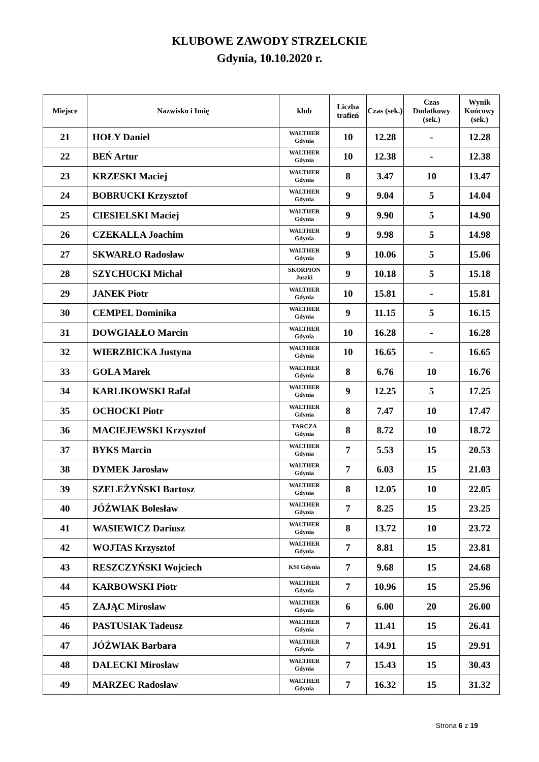KLUBOWE ZAWODY STRZELCKIE
Gdynia, 10.10.2020 r.
| Miejsce | Nazwisko i Imię | klub | Liczba trafień | Czas (sek.) | Czas Dodatkowy (sek.) | Wynik Końcowy (sek.) |
| --- | --- | --- | --- | --- | --- | --- |
| 21 | HOŁY Daniel | WALTHER Gdynia | 10 | 12.28 | - | 12.28 |
| 22 | BEŃ Artur | WALTHER Gdynia | 10 | 12.38 | - | 12.38 |
| 23 | KRZESKI Maciej | WALTHER Gdynia | 8 | 3.47 | 10 | 13.47 |
| 24 | BOBRUCKI Krzysztof | WALTHER Gdynia | 9 | 9.04 | 5 | 14.04 |
| 25 | CIESIELSKI Maciej | WALTHER Gdynia | 9 | 9.90 | 5 | 14.90 |
| 26 | CZEKALLA Joachim | WALTHER Gdynia | 9 | 9.98 | 5 | 14.98 |
| 27 | SKWARŁO Radosław | WALTHER Gdynia | 9 | 10.06 | 5 | 15.06 |
| 28 | SZYCHUCKI Michał | SKORPION Juszki | 9 | 10.18 | 5 | 15.18 |
| 29 | JANEK Piotr | WALTHER Gdynia | 10 | 15.81 | - | 15.81 |
| 30 | CEMPEL Dominika | WALTHER Gdynia | 9 | 11.15 | 5 | 16.15 |
| 31 | DOWGIAŁŁO Marcin | WALTHER Gdynia | 10 | 16.28 | - | 16.28 |
| 32 | WIERZBICKA Justyna | WALTHER Gdynia | 10 | 16.65 | - | 16.65 |
| 33 | GOLA Marek | WALTHER Gdynia | 8 | 6.76 | 10 | 16.76 |
| 34 | KARLIKOWSKI Rafał | WALTHER Gdynia | 9 | 12.25 | 5 | 17.25 |
| 35 | OCHOCKI Piotr | WALTHER Gdynia | 8 | 7.47 | 10 | 17.47 |
| 36 | MACIEJEWSKI Krzysztof | TARCZA Gdynia | 8 | 8.72 | 10 | 18.72 |
| 37 | BYKS Marcin | WALTHER Gdynia | 7 | 5.53 | 15 | 20.53 |
| 38 | DYMEK Jarosław | WALTHER Gdynia | 7 | 6.03 | 15 | 21.03 |
| 39 | SZELEŻYŃSKI Bartosz | WALTHER Gdynia | 8 | 12.05 | 10 | 22.05 |
| 40 | JÓŹWIAK Bolesław | WALTHER Gdynia | 7 | 8.25 | 15 | 23.25 |
| 41 | WASIEWICZ Dariusz | WALTHER Gdynia | 8 | 13.72 | 10 | 23.72 |
| 42 | WOJTAS Krzysztof | WALTHER Gdynia | 7 | 8.81 | 15 | 23.81 |
| 43 | RESZCZYŃSKI Wojciech | KSI Gdynia | 7 | 9.68 | 15 | 24.68 |
| 44 | KARBOWSKI Piotr | WALTHER Gdynia | 7 | 10.96 | 15 | 25.96 |
| 45 | ZAJĄC Mirosław | WALTHER Gdynia | 6 | 6.00 | 20 | 26.00 |
| 46 | PASTUSIAK Tadeusz | WALTHER Gdynia | 7 | 11.41 | 15 | 26.41 |
| 47 | JÓŹWIAK Barbara | WALTHER Gdynia | 7 | 14.91 | 15 | 29.91 |
| 48 | DALECKI Mirosław | WALTHER Gdynia | 7 | 15.43 | 15 | 30.43 |
| 49 | MARZEC Radosław | WALTHER Gdynia | 7 | 16.32 | 15 | 31.32 |
Strona 6 z 19